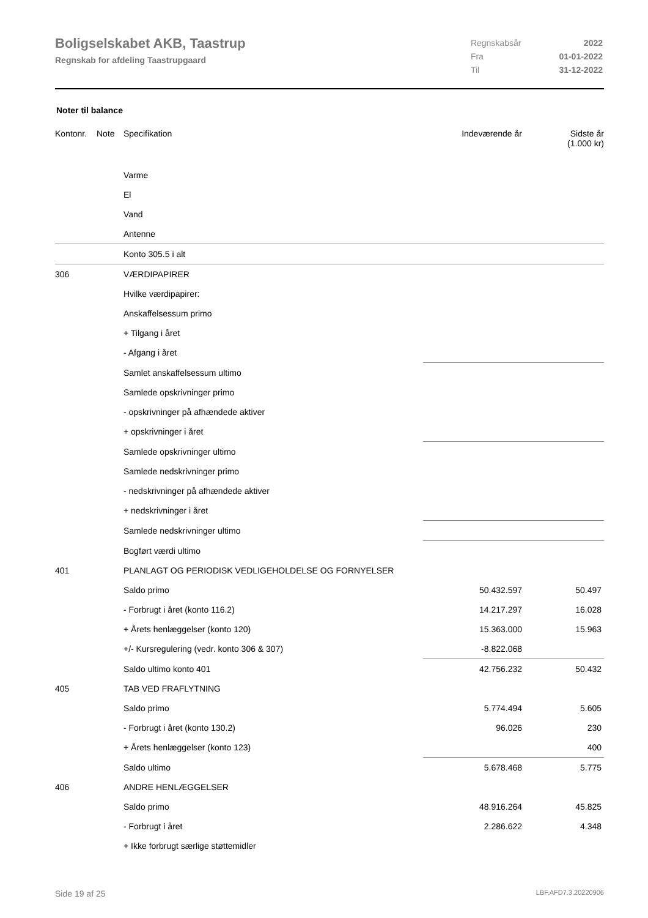Boligselskabet AKB, Taastrup
Regnskab for afdeling Taastrupgaard
| Regnskabsår | 2022 |
| Fra | 01-01-2022 |
| Til | 31-12-2022 |
Noter til balance
| Kontonr. | Note | Specifikation | Indeværende år | Sidste år (1.000 kr) |
| --- | --- | --- | --- | --- |
| | | Varme | | |
| | | El | | |
| | | Vand | | |
| | | Antenne | | |
| | | Konto 305.5 i alt | | |
| 306 | | VÆRDIPAPIRER | | |
| | | Hvilke værdipapirer: | | |
| | | Anskaffelsessum primo | | |
| | | + Tilgang i året | | |
| | | - Afgang i året | | |
| | | Samlet anskaffelsessum ultimo | | |
| | | Samlede opskrivninger primo | | |
| | | - opskrivninger på afhændede aktiver | | |
| | | + opskrivninger i året | | |
| | | Samlede opskrivninger ultimo | | |
| | | Samlede nedskrivninger primo | | |
| | | - nedskrivninger på afhændede aktiver | | |
| | | + nedskrivninger i året | | |
| | | Samlede nedskrivninger ultimo | | |
| | | Bogført værdi ultimo | | |
| 401 | | PLANLAGT OG PERIODISK VEDLIGEHOLDELSE OG FORNYELSER | | |
| | | Saldo primo | 50.432.597 | 50.497 |
| | | - Forbrugt i året (konto 116.2) | 14.217.297 | 16.028 |
| | | + Årets henlæggelser (konto 120) | 15.363.000 | 15.963 |
| | | +/- Kursregulering (vedr. konto 306 & 307) | -8.822.068 | |
| | | Saldo ultimo konto 401 | 42.756.232 | 50.432 |
| 405 | | TAB VED FRAFLYTNING | | |
| | | Saldo primo | 5.774.494 | 5.605 |
| | | - Forbrugt i året (konto 130.2) | 96.026 | 230 |
| | | + Årets henlæggelser (konto 123) | | 400 |
| | | Saldo ultimo | 5.678.468 | 5.775 |
| 406 | | ANDRE HENLÆGGELSER | | |
| | | Saldo primo | 48.916.264 | 45.825 |
| | | - Forbrugt i året | 2.286.622 | 4.348 |
| | | + Ikke forbrugt særlige støttemidler | | |
Side 19 af 25 LBF.AFD7.3.20220906